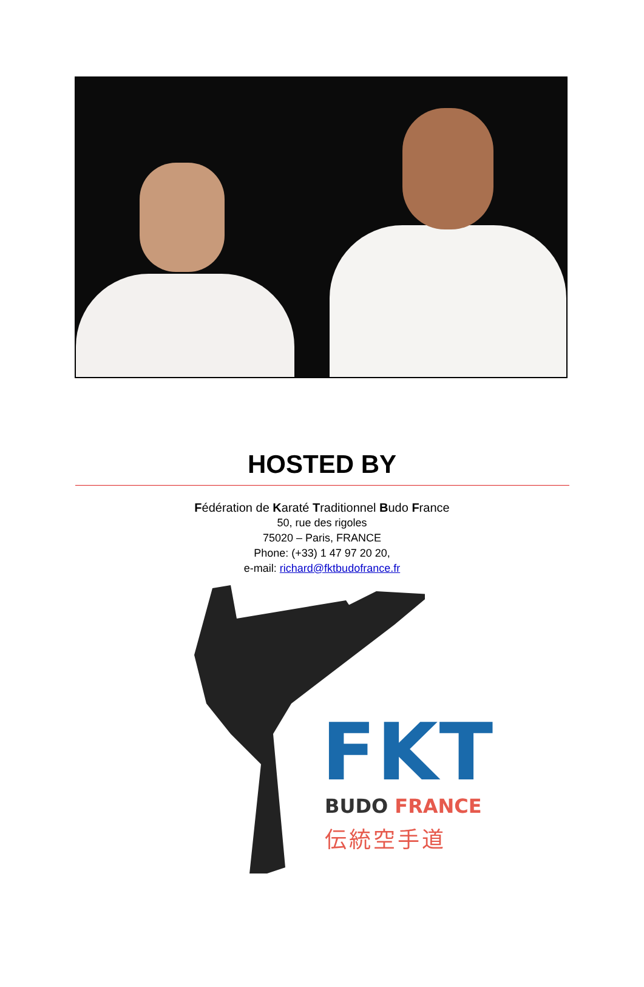HOSTED BY
Fédération de Karaté Traditionnel Budo France
50, rue des rigoles
75020 – Paris, FRANCE
Phone: (+33) 1 47 97 20 20,
e-mail: richard@fktbudofrance.fr
FKT BUDO FRANCE
伝統空手道